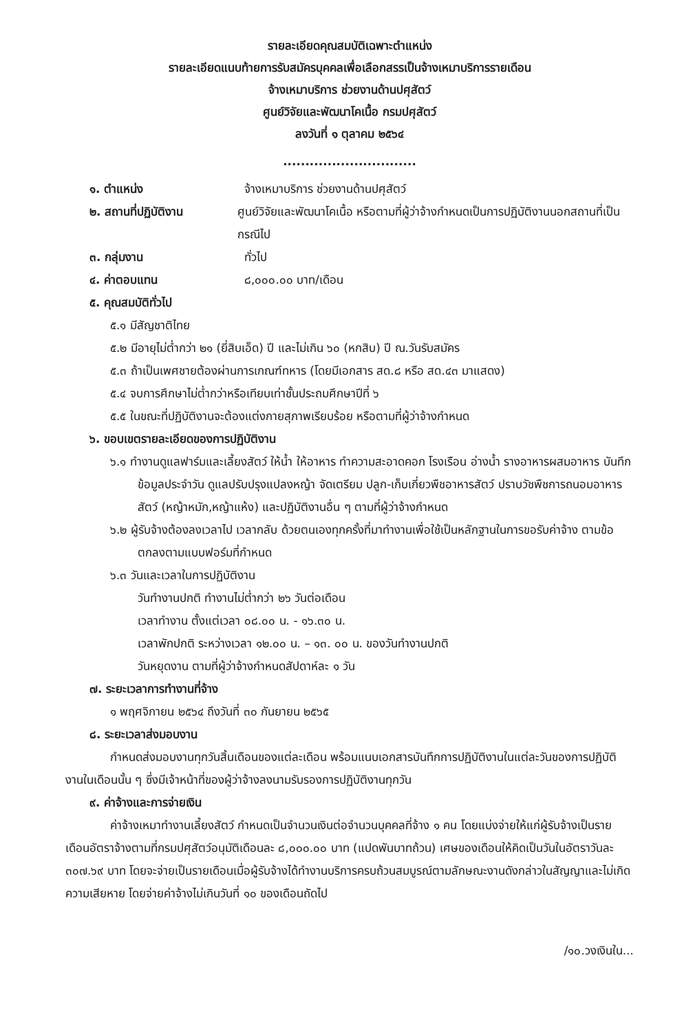รายละเอียดคุณสมบัติเฉพาะตำแหน่ง
รายละเอียดแนบท้ายการรับสมัครบุคคลเพื่อเลือกสรรเป็นจ้างเหมาบริการรายเดือน
จ้างเหมาบริการ ช่วยงานด้านปศุสัตว์
ศูนย์วิจัยและพัฒนาโคเนื้อ กรมปศุสัตว์
ลงวันที่ ๑ ตุลาคม ๒๕๖๔
..............................
๑. ตำแหน่ง จ้างเหมาบริการ ช่วยงานด้านปศุสัตว์
๒. สถานที่ปฏิบัติงาน ศูนย์วิจัยและพัฒนาโคเนื้อ หรือตามที่ผู้ว่าจ้างกำหนดเป็นการปฏิบัติงานนอกสถานที่เป็นกรณีไป
๓. กลุ่มงาน ทั่วไป
๔. ค่าตอบแทน ๘,๐๐๐.๐๐ บาท/เดือน
๕. คุณสมบัติทั่วไป
๕.๑ มีสัญชาติไทย
๕.๒ มีอายุไม่ต่ำกว่า ๒๑ (ยี่สิบเอ็ด) ปี และไม่เกิน ๖๐ (หกสิบ) ปี ณ.วันรับสมัคร
๕.๓ ถ้าเป็นเพศชายต้องผ่านการเกณฑ์ทหาร (โดยมีเอกสาร สด.๘ หรือ สด.๔๓ มาแสดง)
๕.๔ จบการศึกษาไม่ต่ำกว่าหรือเทียบเท่าชั้นประถมศึกษาปีที่ ๖
๕.๕ ในขณะที่ปฏิบัติงานจะต้องแต่งกายสุภาพเรียบร้อย หรือตามที่ผู้ว่าจ้างกำหนด
๖. ขอบเขตรายละเอียดของการปฏิบัติงาน
๖.๑ ทำงานดูแลฟาร์มและเลี้ยงสัตว์ ให้น้ำ ให้อาหาร ทำความสะอาดคอก โรงเรือน อ่างน้ำ รางอาหารผสมอาหาร บันทึกข้อมูลประจำวัน ดูแลปรับปรุงแปลงหญ้า จัดเตรียม ปลูก-เก็บเกี่ยวพืชอาหารสัตว์ ปราบวัชพืชการถนอมอาหารสัตว์ (หญ้าหมัก,หญ้าแห้ง) และปฏิบัติงานอื่น ๆ ตามที่ผู้ว่าจ้างกำหนด
๖.๒ ผู้รับจ้างต้องลงเวลาไป เวลากลับ ด้วยตนเองทุกครั้งที่มาทำงานเพื่อใช้เป็นหลักฐานในการขอรับค่าจ้าง ตามข้อตกลงตามแบบฟอร์มที่กำหนด
๖.๓ วันและเวลาในการปฏิบัติงาน
วันทำงานปกติ ทำงานไม่ต่ำกว่า ๒๖ วันต่อเดือน
เวลาทำงาน ตั้งแต่เวลา ๐๘.๐๐ น. - ๑๖.๓๐ น.
เวลาพักปกติ ระหว่างเวลา ๑๒.๐๐ น. – ๑๓. ๐๐ น. ของวันทำงานปกติ
วันหยุดงาน ตามที่ผู้ว่าจ้างกำหนดสัปดาห์ละ ๑ วัน
๗. ระยะเวลาการทำงานที่จ้าง
๑ พฤศจิกายน ๒๕๖๔ ถึงวันที่ ๓๐ กันยายน ๒๕๖๕
๘. ระยะเวลาส่งมอบงาน
กำหนดส่งมอบงานทุกวันสิ้นเดือนของแต่ละเดือน พร้อมแนบเอกสารบันทึกการปฏิบัติงานในแต่ละวันของการปฏิบัติงานในเดือนนั้น ๆ ซึ่งมีเจ้าหน้าที่ของผู้ว่าจ้างลงนามรับรองการปฏิบัติงานทุกวัน
๙. ค่าจ้างและการจ่ายเงิน
ค่าจ้างเหมาทำงานเลี้ยงสัตว์ กำหนดเป็นจำนวนเงินต่อจำนวนบุคคลที่จ้าง ๑ คน โดยแบ่งจ่ายให้แก่ผู้รับจ้างเป็นรายเดือนอัตราจ้างตามที่กรมปศุสัตว์อนุมัติเดือนละ ๘,๐๐๐.๐๐ บาท (แปดพันบาทถ้วน) เศษของเดือนให้คิดเป็นวันในอัตราวันละ ๓๐๗.๖๙ บาท โดยจะจ่ายเป็นรายเดือนเมื่อผู้รับจ้างได้ทำงานบริการครบถ้วนสมบูรณ์ตามลักษณะงานดังกล่าวในสัญญาและไม่เกิดความเสียหาย โดยจ่ายค่าจ้างไม่เกินวันที่ ๑๐ ของเดือนถัดไป
/๑๐.วงเงินใน...